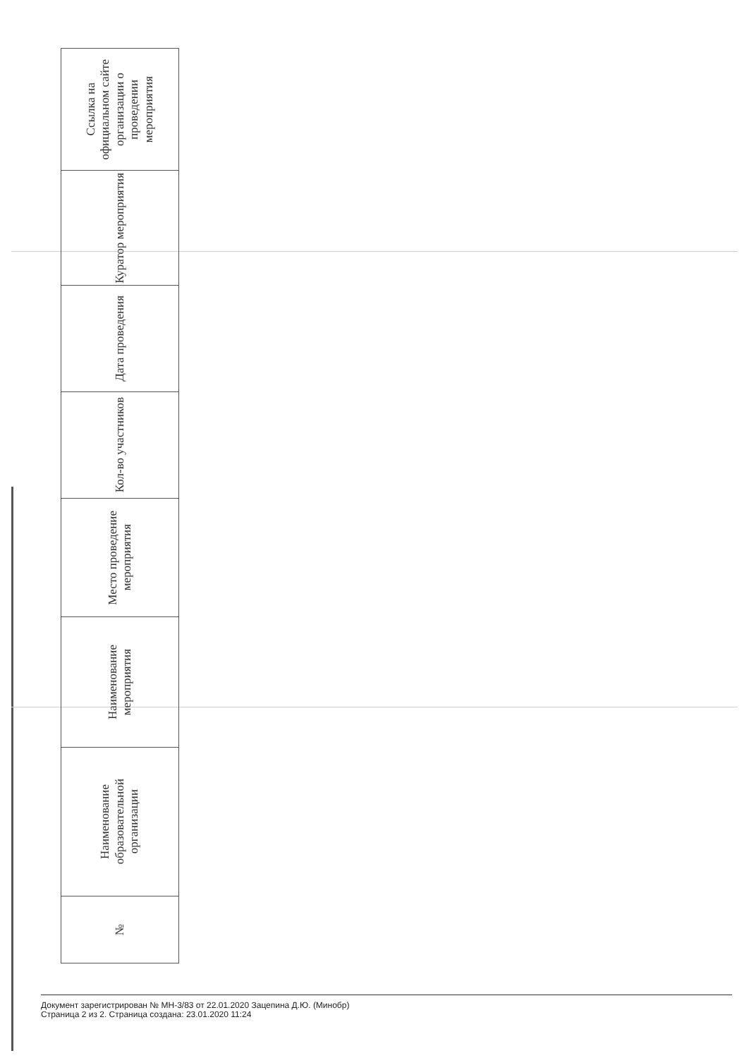| Ссылка на официальном сайте организации о проведении мероприятия |
| --- |
| Куратор мероприятия |
| Дата проведения |
| Кол-во участников |
| Место проведение мероприятия |
| Наименование мероприятия |
| Наименование образовательной организации |
| № |
Документ зарегистрирован № МН-3/83 от 22.01.2020 Зацепина Д.Ю. (Минобр)
Страница 2 из 2. Страница создана: 23.01.2020 11:24